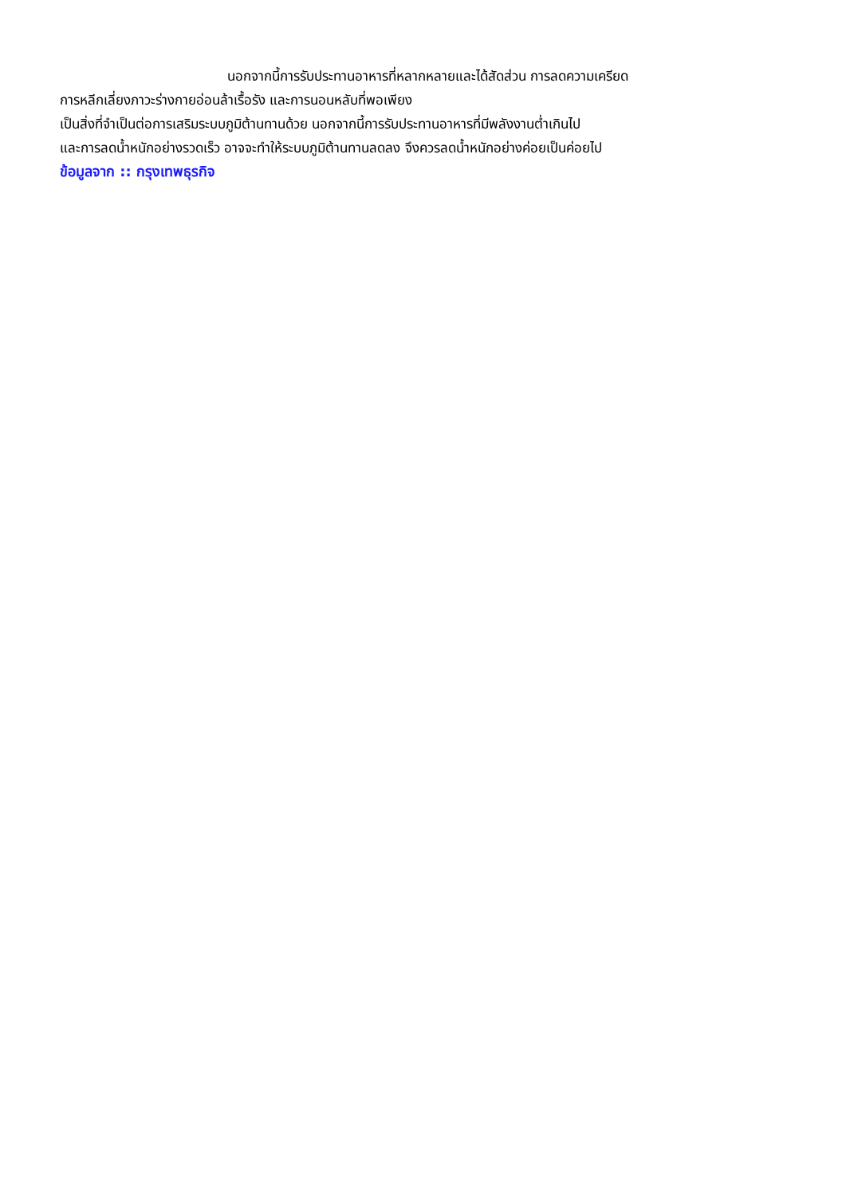นอกจากนี้การรับประทานอาหารที่หลากหลายและได้สัดส่วน การลดความเครียด
การหลีกเลี่ยงภาวะร่างกายอ่อนล้าเรื้อรัง และการนอนหลับที่พอเพียง
เป็นสิ่งที่จำเป็นต่อการเสริมระบบภูมิต้านทานด้วย นอกจากนี้การรับประทานอาหารที่มีพลังงานต่ำเกินไป
และการลดน้ำหนักอย่างรวดเร็ว อาจจะทำให้ระบบภูมิต้านทานลดลง จึงควรลดน้ำหนักอย่างค่อยเป็นค่อยไป
ข้อมูลจาก :: กรุงเทพธุรกิจ